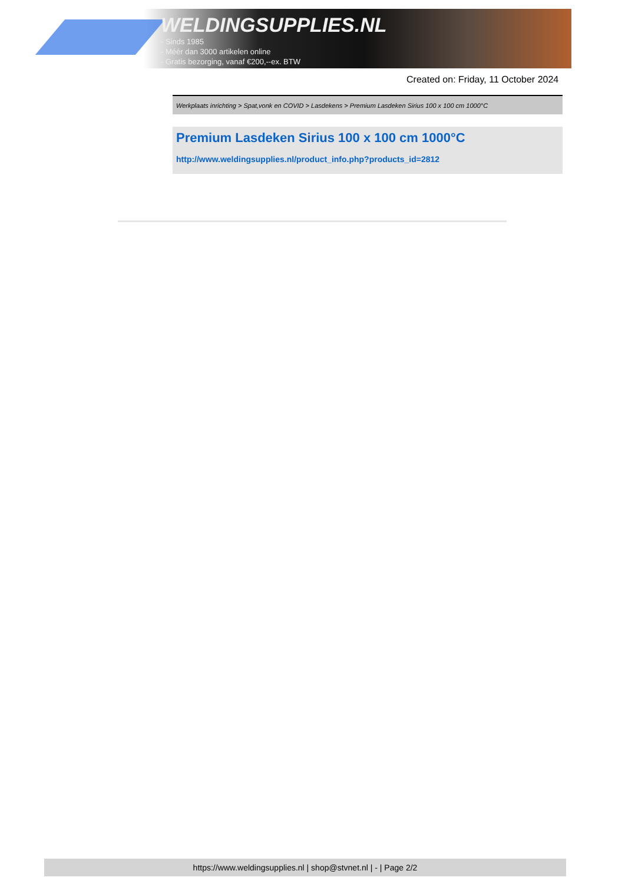WELDINGSUPPLIES.NL
- Sinds 1985
- Méér dan 3000 artikelen online
- Gratis bezorging, vanaf €200,--ex. BTW
Created on: Friday, 11 October 2024
Werkplaats inrichting > Spat,vonk en COVID > Lasdekens > Premium Lasdeken Sirius 100 x 100 cm 1000°C
Premium Lasdeken Sirius 100 x 100 cm 1000°C
http://www.weldingsupplies.nl/product_info.php?products_id=2812
https://www.weldingsupplies.nl | shop@stvnet.nl | - | Page 2/2